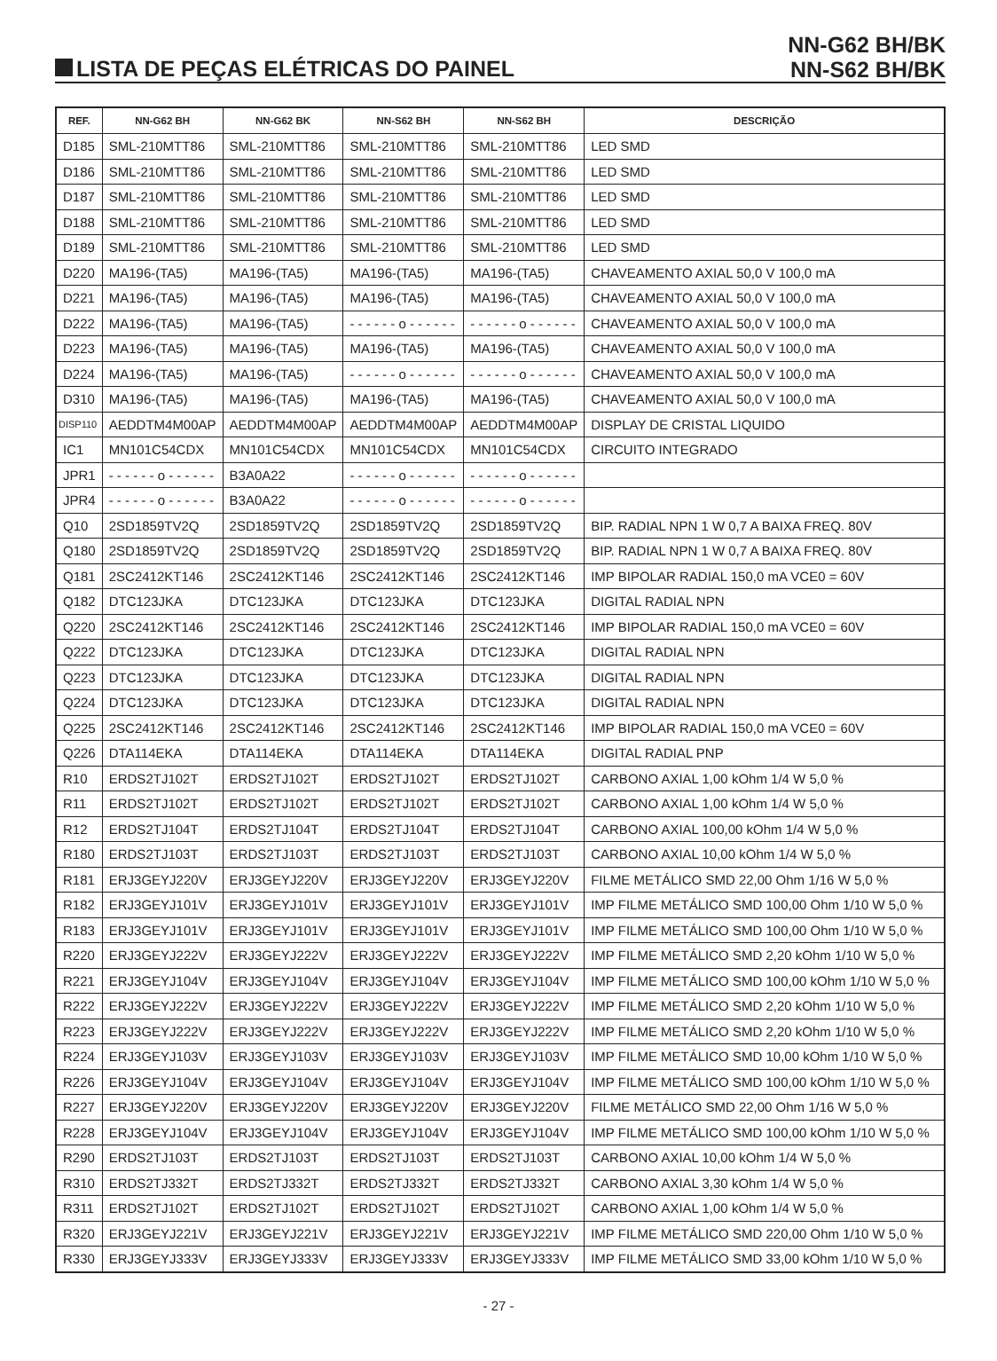LISTA DE PEÇAS ELÉTRICAS DO PAINEL
NN-G62 BH/BK
NN-S62 BH/BK
| REF. | NN-G62 BH | NN-G62 BK | NN-S62 BH | NN-S62 BH | DESCRIÇÃO |
| --- | --- | --- | --- | --- | --- |
| D185 | SML-210MTT86 | SML-210MTT86 | SML-210MTT86 | SML-210MTT86 | LED SMD |
| D186 | SML-210MTT86 | SML-210MTT86 | SML-210MTT86 | SML-210MTT86 | LED SMD |
| D187 | SML-210MTT86 | SML-210MTT86 | SML-210MTT86 | SML-210MTT86 | LED SMD |
| D188 | SML-210MTT86 | SML-210MTT86 | SML-210MTT86 | SML-210MTT86 | LED SMD |
| D189 | SML-210MTT86 | SML-210MTT86 | SML-210MTT86 | SML-210MTT86 | LED SMD |
| D220 | MA196-(TA5) | MA196-(TA5) | MA196-(TA5) | MA196-(TA5) | CHAVEAMENTO AXIAL 50,0 V 100,0 mA |
| D221 | MA196-(TA5) | MA196-(TA5) | MA196-(TA5) | MA196-(TA5) | CHAVEAMENTO AXIAL 50,0 V 100,0 mA |
| D222 | MA196-(TA5) | MA196-(TA5) | - - - - - - o - - - - - - | - - - - - - o - - - - - - | CHAVEAMENTO AXIAL 50,0 V 100,0 mA |
| D223 | MA196-(TA5) | MA196-(TA5) | MA196-(TA5) | MA196-(TA5) | CHAVEAMENTO AXIAL 50,0 V 100,0 mA |
| D224 | MA196-(TA5) | MA196-(TA5) | - - - - - - o - - - - - - | - - - - - - o - - - - - - | CHAVEAMENTO AXIAL 50,0 V 100,0 mA |
| D310 | MA196-(TA5) | MA196-(TA5) | MA196-(TA5) | MA196-(TA5) | CHAVEAMENTO AXIAL 50,0 V 100,0 mA |
| DISP110 | AEDDTM4M00AP | AEDDTM4M00AP | AEDDTM4M00AP | AEDDTM4M00AP | DISPLAY DE CRISTAL LIQUIDO |
| IC1 | MN101C54CDX | MN101C54CDX | MN101C54CDX | MN101C54CDX | CIRCUITO INTEGRADO |
| JPR1 | - - - - - - o - - - - - - | B3A0A22 | - - - - - - o - - - - - - | - - - - - - o - - - - - - | |
| JPR4 | - - - - - - o - - - - - - | B3A0A22 | - - - - - - o - - - - - - | - - - - - - o - - - - - - | |
| Q10 | 2SD1859TV2Q | 2SD1859TV2Q | 2SD1859TV2Q | 2SD1859TV2Q | BIP. RADIAL NPN 1 W 0,7 A BAIXA FREQ. 80V |
| Q180 | 2SD1859TV2Q | 2SD1859TV2Q | 2SD1859TV2Q | 2SD1859TV2Q | BIP. RADIAL NPN 1 W 0,7 A BAIXA FREQ. 80V |
| Q181 | 2SC2412KT146 | 2SC2412KT146 | 2SC2412KT146 | 2SC2412KT146 | IMP BIPOLAR RADIAL 150,0 mA VCE0 = 60V |
| Q182 | DTC123JKA | DTC123JKA | DTC123JKA | DTC123JKA | DIGITAL RADIAL NPN |
| Q220 | 2SC2412KT146 | 2SC2412KT146 | 2SC2412KT146 | 2SC2412KT146 | IMP BIPOLAR RADIAL 150,0 mA VCE0 = 60V |
| Q222 | DTC123JKA | DTC123JKA | DTC123JKA | DTC123JKA | DIGITAL RADIAL NPN |
| Q223 | DTC123JKA | DTC123JKA | DTC123JKA | DTC123JKA | DIGITAL RADIAL NPN |
| Q224 | DTC123JKA | DTC123JKA | DTC123JKA | DTC123JKA | DIGITAL RADIAL NPN |
| Q225 | 2SC2412KT146 | 2SC2412KT146 | 2SC2412KT146 | 2SC2412KT146 | IMP BIPOLAR RADIAL 150,0 mA VCE0 = 60V |
| Q226 | DTA114EKA | DTA114EKA | DTA114EKA | DTA114EKA | DIGITAL RADIAL PNP |
| R10 | ERDS2TJ102T | ERDS2TJ102T | ERDS2TJ102T | ERDS2TJ102T | CARBONO AXIAL 1,00 kOhm 1/4 W 5,0 % |
| R11 | ERDS2TJ102T | ERDS2TJ102T | ERDS2TJ102T | ERDS2TJ102T | CARBONO AXIAL 1,00 kOhm 1/4 W 5,0 % |
| R12 | ERDS2TJ104T | ERDS2TJ104T | ERDS2TJ104T | ERDS2TJ104T | CARBONO AXIAL 100,00 kOhm 1/4 W 5,0 % |
| R180 | ERDS2TJ103T | ERDS2TJ103T | ERDS2TJ103T | ERDS2TJ103T | CARBONO AXIAL 10,00 kOhm 1/4 W 5,0 % |
| R181 | ERJ3GEYJ220V | ERJ3GEYJ220V | ERJ3GEYJ220V | ERJ3GEYJ220V | FILME METÁLICO SMD 22,00 Ohm 1/16 W 5,0 % |
| R182 | ERJ3GEYJ101V | ERJ3GEYJ101V | ERJ3GEYJ101V | ERJ3GEYJ101V | IMP FILME METÁLICO SMD 100,00 Ohm 1/10 W 5,0 % |
| R183 | ERJ3GEYJ101V | ERJ3GEYJ101V | ERJ3GEYJ101V | ERJ3GEYJ101V | IMP FILME METÁLICO SMD 100,00 Ohm 1/10 W 5,0 % |
| R220 | ERJ3GEYJ222V | ERJ3GEYJ222V | ERJ3GEYJ222V | ERJ3GEYJ222V | IMP FILME METÁLICO SMD 2,20 kOhm 1/10 W 5,0 % |
| R221 | ERJ3GEYJ104V | ERJ3GEYJ104V | ERJ3GEYJ104V | ERJ3GEYJ104V | IMP FILME METÁLICO SMD 100,00 kOhm 1/10 W 5,0 % |
| R222 | ERJ3GEYJ222V | ERJ3GEYJ222V | ERJ3GEYJ222V | ERJ3GEYJ222V | IMP FILME METÁLICO SMD 2,20 kOhm 1/10 W 5,0 % |
| R223 | ERJ3GEYJ222V | ERJ3GEYJ222V | ERJ3GEYJ222V | ERJ3GEYJ222V | IMP FILME METÁLICO SMD 2,20 kOhm 1/10 W 5,0 % |
| R224 | ERJ3GEYJ103V | ERJ3GEYJ103V | ERJ3GEYJ103V | ERJ3GEYJ103V | IMP FILME METÁLICO SMD 10,00 kOhm 1/10 W 5,0 % |
| R226 | ERJ3GEYJ104V | ERJ3GEYJ104V | ERJ3GEYJ104V | ERJ3GEYJ104V | IMP FILME METÁLICO SMD 100,00 kOhm 1/10 W 5,0 % |
| R227 | ERJ3GEYJ220V | ERJ3GEYJ220V | ERJ3GEYJ220V | ERJ3GEYJ220V | FILME METÁLICO SMD 22,00 Ohm 1/16 W 5,0 % |
| R228 | ERJ3GEYJ104V | ERJ3GEYJ104V | ERJ3GEYJ104V | ERJ3GEYJ104V | IMP FILME METÁLICO SMD 100,00 kOhm 1/10 W 5,0 % |
| R290 | ERDS2TJ103T | ERDS2TJ103T | ERDS2TJ103T | ERDS2TJ103T | CARBONO AXIAL 10,00 kOhm 1/4 W 5,0 % |
| R310 | ERDS2TJ332T | ERDS2TJ332T | ERDS2TJ332T | ERDS2TJ332T | CARBONO AXIAL 3,30 kOhm 1/4 W 5,0 % |
| R311 | ERDS2TJ102T | ERDS2TJ102T | ERDS2TJ102T | ERDS2TJ102T | CARBONO AXIAL 1,00 kOhm 1/4 W 5,0 % |
| R320 | ERJ3GEYJ221V | ERJ3GEYJ221V | ERJ3GEYJ221V | ERJ3GEYJ221V | IMP FILME METÁLICO SMD 220,00 Ohm 1/10 W 5,0 % |
| R330 | ERJ3GEYJ333V | ERJ3GEYJ333V | ERJ3GEYJ333V | ERJ3GEYJ333V | IMP FILME METÁLICO SMD 33,00 kOhm 1/10 W 5,0 % |
- 27 -